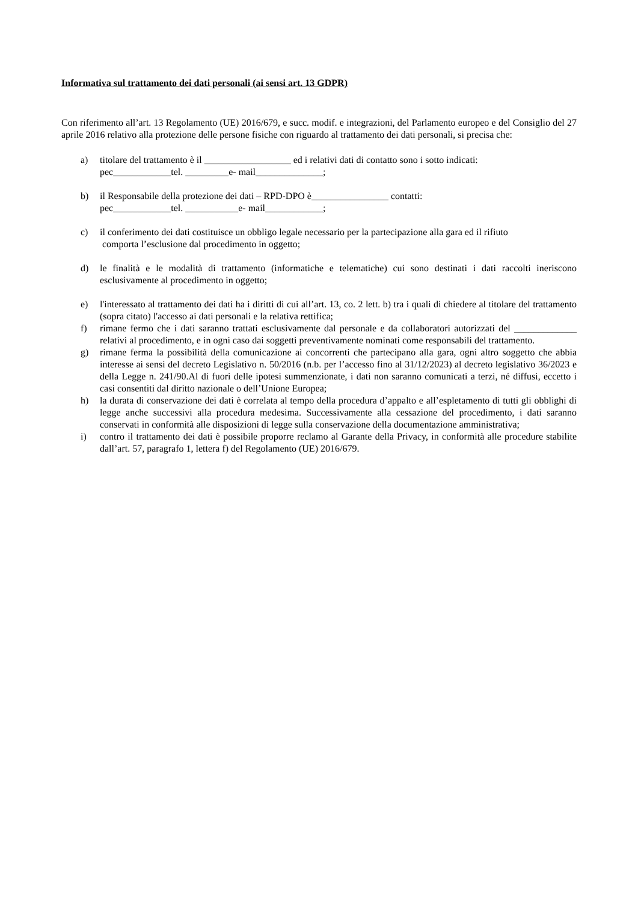Informativa sul trattamento dei dati personali (ai sensi art. 13 GDPR)
Con riferimento all’art. 13 Regolamento (UE) 2016/679, e succ. modif. e integrazioni, del Parlamento europeo e del Consiglio del 27 aprile 2016 relativo alla protezione delle persone fisiche con riguardo al trattamento dei dati personali, si precisa che:
a) titolare del trattamento è il __________________ ed i relativi dati di contatto sono i sotto indicati:
pec____________tel. _________e- mail______________;
b) il Responsabile della protezione dei dati – RPD-DPO è________________ contatti:
pec____________tel. ___________e- mail____________;
c) il conferimento dei dati costituisce un obbligo legale necessario per la partecipazione alla gara ed il rifiuto
comporta l’esclusione dal procedimento in oggetto;
d) le finalità e le modalità di trattamento (informatiche e telematiche) cui sono destinati i dati raccolti ineriscono esclusivamente al procedimento in oggetto;
e) l'interessato al trattamento dei dati ha i diritti di cui all’art. 13, co. 2 lett. b) tra i quali di chiedere al titolare del trattamento (sopra citato) l'accesso ai dati personali e la relativa rettifica;
f) rimane fermo che i dati saranno trattati esclusivamente dal personale e da collaboratori autorizzati del _____________ relativi al procedimento, e in ogni caso dai soggetti preventivamente nominati come responsabili del trattamento.
g) rimane ferma la possibilità della comunicazione ai concorrenti che partecipano alla gara, ogni altro soggetto che abbia interesse ai sensi del decreto Legislativo n. 50/2016 (n.b. per l’accesso fino al 31/12/2023) al decreto legislativo 36/2023 e della Legge n. 241/90.Al di fuori delle ipotesi summenzionate, i dati non saranno comunicati a terzi, né diffusi, eccetto i casi consentiti dal diritto nazionale o dell’Unione Europea;
h) la durata di conservazione dei dati è correlata al tempo della procedura d’appalto e all’espletamento di tutti gli obblighi di legge anche successivi alla procedura medesima. Successivamente alla cessazione del procedimento, i dati saranno conservati in conformità alle disposizioni di legge sulla conservazione della documentazione amministrativa;
i) contro il trattamento dei dati è possibile proporre reclamo al Garante della Privacy, in conformità alle procedure stabilite dall’art. 57, paragrafo 1, lettera f) del Regolamento (UE) 2016/679.